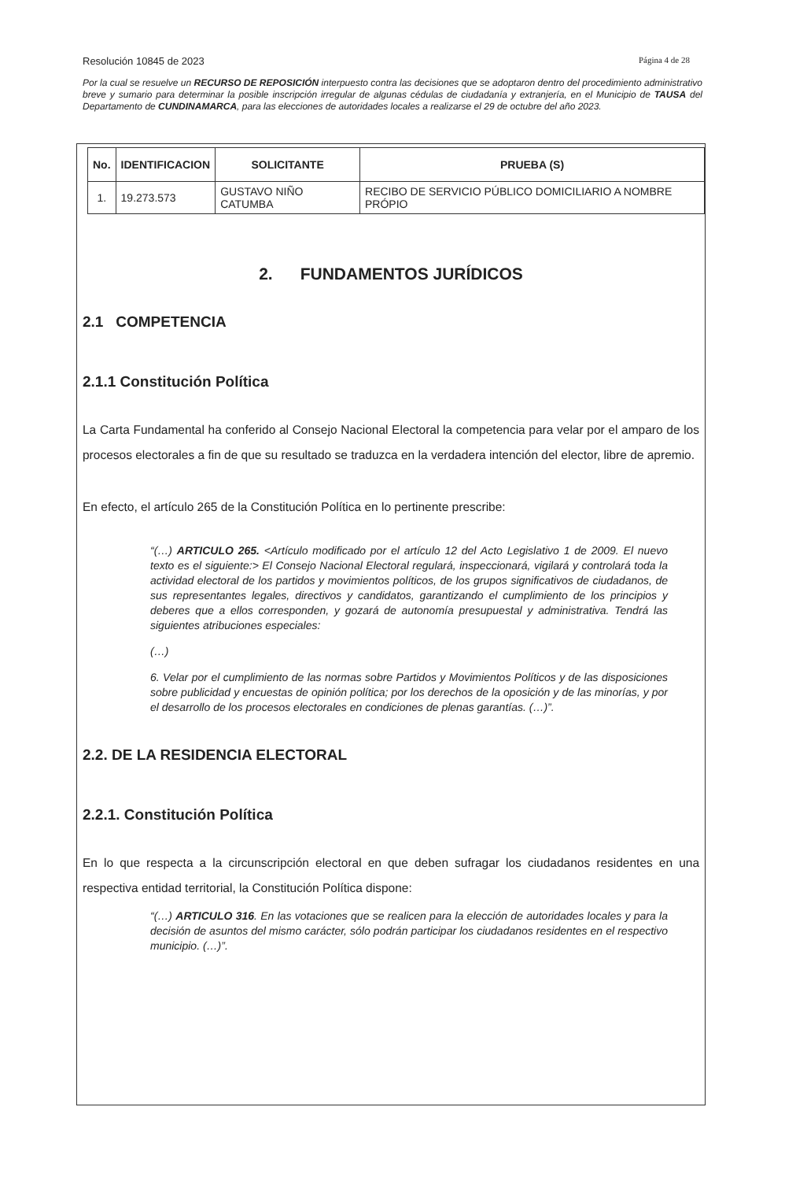Resolución 10845 de 2023 Página 4 de 28
Por la cual se resuelve un RECURSO DE REPOSICIÓN interpuesto contra las decisiones que se adoptaron dentro del procedimiento administrativo breve y sumario para determinar la posible inscripción irregular de algunas cédulas de ciudadanía y extranjería, en el Municipio de TAUSA del Departamento de CUNDINAMARCA, para las elecciones de autoridades locales a realizarse el 29 de octubre del año 2023.
| No. | IDENTIFICACION | SOLICITANTE | PRUEBA (S) |
| --- | --- | --- | --- |
| 1. | 19.273.573 | GUSTAVO NIÑO CATUMBA | RECIBO DE SERVICIO PÚBLICO DOMICILIARIO A NOMBRE PRÓPIO |
2. FUNDAMENTOS JURÍDICOS
2.1 COMPETENCIA
2.1.1 Constitución Política
La Carta Fundamental ha conferido al Consejo Nacional Electoral la competencia para velar por el amparo de los procesos electorales a fin de que su resultado se traduzca en la verdadera intención del elector, libre de apremio.
En efecto, el artículo 265 de la Constitución Política en lo pertinente prescribe:
“(…) ARTICULO 265. <Artículo modificado por el artículo 12 del Acto Legislativo 1 de 2009. El nuevo texto es el siguiente:> El Consejo Nacional Electoral regulará, inspeccionará, vigilará y controlará toda la actividad electoral de los partidos y movimientos políticos, de los grupos significativos de ciudadanos, de sus representantes legales, directivos y candidatos, garantizando el cumplimiento de los principios y deberes que a ellos corresponden, y gozará de autonomía presupuestal y administrativa. Tendrá las siguientes atribuciones especiales:
(…)
6. Velar por el cumplimiento de las normas sobre Partidos y Movimientos Políticos y de las disposiciones sobre publicidad y encuestas de opinión política; por los derechos de la oposición y de las minorías, y por el desarrollo de los procesos electorales en condiciones de plenas garantías. (…)”.
2.2. DE LA RESIDENCIA ELECTORAL
2.2.1. Constitución Política
En lo que respecta a la circunscripción electoral en que deben sufragar los ciudadanos residentes en una respectiva entidad territorial, la Constitución Política dispone:
“(…) ARTICULO 316. En las votaciones que se realicen para la elección de autoridades locales y para la decisión de asuntos del mismo carácter, sólo podrán participar los ciudadanos residentes en el respectivo municipio. (…)”.